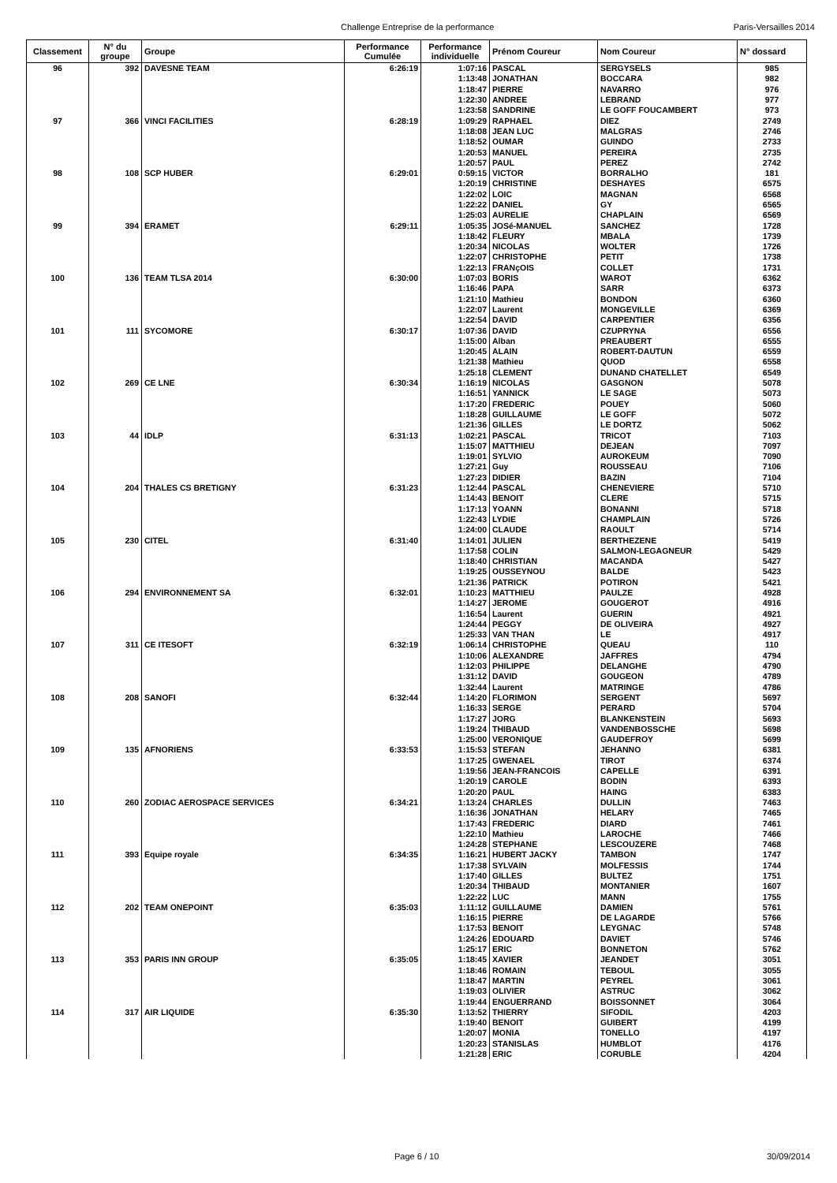Challenge Entreprise de la performance Paris-Versailles 2014
| Classement | N° du groupe | Groupe | Performance Cumulée | Performance individuelle | Prénom Coureur | Nom Coureur | N° dossard |
| --- | --- | --- | --- | --- | --- | --- | --- |
| 96 | 392 | DAVESNE TEAM | 6:26:19 | 1:07:16 | PASCAL | SERGYSELS | 985 |
| | | | | 1:13:48 | JONATHAN | BOCCARA | 982 |
| | | | | 1:18:47 | PIERRE | NAVARRO | 976 |
| | | | | 1:22:30 | ANDREE | LEBRAND | 977 |
| | | | | 1:23:58 | SANDRINE | LE GOFF FOUCAMBERT | 973 |
| 97 | 366 | VINCI FACILITIES | 6:28:19 | 1:09:29 | RAPHAEL | DIEZ | 2749 |
| | | | | 1:18:08 | JEAN LUC | MALGRAS | 2746 |
| | | | | 1:18:52 | OUMAR | GUINDO | 2733 |
| | | | | 1:20:53 | MANUEL | PEREIRA | 2735 |
| | | | | 1:20:57 | PAUL | PEREZ | 2742 |
| 98 | 108 | SCP HUBER | 6:29:01 | 0:59:15 | VICTOR | BORRALHO | 181 |
| | | | | 1:20:19 | CHRISTINE | DESHAYES | 6575 |
| | | | | 1:22:02 | LOIC | MAGNAN | 6568 |
| | | | | 1:22:22 | DANIEL | GY | 6565 |
| | | | | 1:25:03 | AURELIE | CHAPLAIN | 6569 |
| 99 | 394 | ERAMET | 6:29:11 | 1:05:35 | JOSé-MANUEL | SANCHEZ | 1728 |
| | | | | 1:18:42 | FLEURY | MBALA | 1739 |
| | | | | 1:20:34 | NICOLAS | WOLTER | 1726 |
| | | | | 1:22:07 | CHRISTOPHE | PETIT | 1738 |
| | | | | 1:22:13 | FRANçOIS | COLLET | 1731 |
| 100 | 136 | TEAM TLSA 2014 | 6:30:00 | 1:07:03 | BORIS | WAROT | 6362 |
| | | | | 1:16:46 | PAPA | SARR | 6373 |
| | | | | 1:21:10 | Mathieu | BONDON | 6360 |
| | | | | 1:22:07 | Laurent | MONGEVILLE | 6369 |
| | | | | 1:22:54 | DAVID | CARPENTIER | 6356 |
| 101 | 111 | SYCOMORE | 6:30:17 | 1:07:36 | DAVID | CZUPRYNA | 6556 |
| | | | | 1:15:00 | Alban | PREAUBERT | 6555 |
| | | | | 1:20:45 | ALAIN | ROBERT-DAUTUN | 6559 |
| | | | | 1:21:38 | Mathieu | QUOD | 6558 |
| | | | | 1:25:18 | CLEMENT | DUNAND CHATELLET | 6549 |
| 102 | 269 | CE LNE | 6:30:34 | 1:16:19 | NICOLAS | GASGNON | 5078 |
| | | | | 1:16:51 | YANNICK | LE SAGE | 5073 |
| | | | | 1:17:20 | FREDERIC | POUEY | 5060 |
| | | | | 1:18:28 | GUILLAUME | LE GOFF | 5072 |
| | | | | 1:21:36 | GILLES | LE DORTZ | 5062 |
| 103 | 44 | IDLP | 6:31:13 | 1:02:21 | PASCAL | TRICOT | 7103 |
| | | | | 1:15:07 | MATTHIEU | DEJEAN | 7097 |
| | | | | 1:19:01 | SYLVIO | AUROKEUM | 7090 |
| | | | | 1:27:21 | Guy | ROUSSEAU | 7106 |
| | | | | 1:27:23 | DIDIER | BAZIN | 7104 |
| 104 | 204 | THALES CS BRETIGNY | 6:31:23 | 1:12:44 | PASCAL | CHENEVIERE | 5710 |
| | | | | 1:14:43 | BENOIT | CLERE | 5715 |
| | | | | 1:17:13 | YOANN | BONANNI | 5718 |
| | | | | 1:22:43 | LYDIE | CHAMPLAIN | 5726 |
| | | | | 1:24:00 | CLAUDE | RAOULT | 5714 |
| 105 | 230 | CITEL | 6:31:40 | 1:14:01 | JULIEN | BERTHEZENE | 5419 |
| | | | | 1:17:58 | COLIN | SALMON-LEGAGNEUR | 5429 |
| | | | | 1:18:40 | CHRISTIAN | MACANDA | 5427 |
| | | | | 1:19:25 | OUSSEYNOU | BALDE | 5423 |
| | | | | 1:21:36 | PATRICK | POTIRON | 5421 |
| 106 | 294 | ENVIRONNEMENT SA | 6:32:01 | 1:10:23 | MATTHIEU | PAULZE | 4928 |
| | | | | 1:14:27 | JEROME | GOUGEROT | 4916 |
| | | | | 1:16:54 | Laurent | GUERIN | 4921 |
| | | | | 1:24:44 | PEGGY | DE OLIVEIRA | 4927 |
| | | | | 1:25:33 | VAN THAN | LE | 4917 |
| 107 | 311 | CE ITESOFT | 6:32:19 | 1:06:14 | CHRISTOPHE | QUEAU | 110 |
| | | | | 1:10:06 | ALEXANDRE | JAFFRES | 4794 |
| | | | | 1:12:03 | PHILIPPE | DELANGHE | 4790 |
| | | | | 1:31:12 | DAVID | GOUGEON | 4789 |
| | | | | 1:32:44 | Laurent | MATRINGE | 4786 |
| 108 | 208 | SANOFI | 6:32:44 | 1:14:20 | FLORIMON | SERGENT | 5697 |
| | | | | 1:16:33 | SERGE | PERARD | 5704 |
| | | | | 1:17:27 | JORG | BLANKENSTEIN | 5693 |
| | | | | 1:19:24 | THIBAUD | VANDENBOSSCHE | 5698 |
| | | | | 1:25:00 | VERONIQUE | GAUDEFROY | 5699 |
| 109 | 135 | AFNORIENS | 6:33:53 | 1:15:53 | STEFAN | JEHANNO | 6381 |
| | | | | 1:17:25 | GWENAEL | TIROT | 6374 |
| | | | | 1:19:56 | JEAN-FRANCOIS | CAPELLE | 6391 |
| | | | | 1:20:19 | CAROLE | BODIN | 6393 |
| | | | | 1:20:20 | PAUL | HAING | 6383 |
| 110 | 260 | ZODIAC AEROSPACE SERVICES | 6:34:21 | 1:13:24 | CHARLES | DULLIN | 7463 |
| | | | | 1:16:36 | JONATHAN | HELARY | 7465 |
| | | | | 1:17:43 | FREDERIC | DIARD | 7461 |
| | | | | 1:22:10 | Mathieu | LAROCHE | 7466 |
| | | | | 1:24:28 | STEPHANE | LESCOUZERE | 7468 |
| 111 | 393 | Equipe royale | 6:34:35 | 1:16:21 | HUBERT JACKY | TAMBON | 1747 |
| | | | | 1:17:38 | SYLVAIN | MOLFESSIS | 1744 |
| | | | | 1:17:40 | GILLES | BULTEZ | 1751 |
| | | | | 1:20:34 | THIBAUD | MONTANIER | 1607 |
| | | | | 1:22:22 | LUC | MANN | 1755 |
| 112 | 202 | TEAM ONEPOINT | 6:35:03 | 1:11:12 | GUILLAUME | DAMIEN | 5761 |
| | | | | 1:16:15 | PIERRE | DE LAGARDE | 5766 |
| | | | | 1:17:53 | BENOIT | LEYGNAC | 5748 |
| | | | | 1:24:26 | EDOUARD | DAVIET | 5746 |
| | | | | 1:25:17 | ERIC | BONNETON | 5762 |
| 113 | 353 | PARIS INN GROUP | 6:35:05 | 1:18:45 | XAVIER | JEANDET | 3051 |
| | | | | 1:18:46 | ROMAIN | TEBOUL | 3055 |
| | | | | 1:18:47 | MARTIN | PEYREL | 3061 |
| | | | | 1:19:03 | OLIVIER | ASTRUC | 3062 |
| | | | | 1:19:44 | ENGUERRAND | BOISSONNET | 3064 |
| 114 | 317 | AIR LIQUIDE | 6:35:30 | 1:13:52 | THIERRY | SIFODIL | 4203 |
| | | | | 1:19:40 | BENOIT | GUIBERT | 4199 |
| | | | | 1:20:07 | MONIA | TONELLO | 4197 |
| | | | | 1:20:23 | STANISLAS | HUMBLOT | 4176 |
| | | | | 1:21:28 | ERIC | CORUBLE | 4204 |
Page 6 / 10 30/09/2014